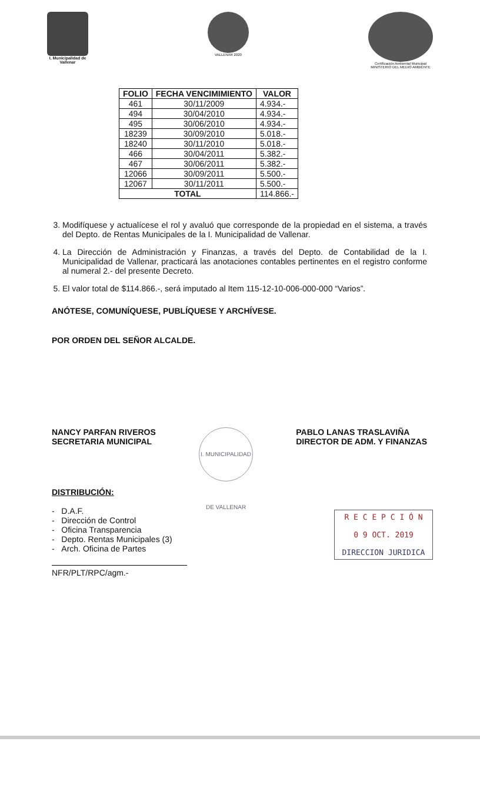I. Municipalidad de Vallenar
VALLENAR 2020 Certificación Ambiental Municipal
MINISTERIO DEL MEDIO AMBIENTE
| FOLIO | FECHA VENCIMIMIENTO | VALOR |
| --- | --- | --- |
| 461 | 30/11/2009 | 4.934.- |
| 494 | 30/04/2010 | 4.934.- |
| 495 | 30/06/2010 | 4.934.- |
| 18239 | 30/09/2010 | 5.018.- |
| 18240 | 30/11/2010 | 5.018.- |
| 466 | 30/04/2011 | 5.382.- |
| 467 | 30/06/2011 | 5.382.- |
| 12066 | 30/09/2011 | 5.500.- |
| 12067 | 30/11/2011 | 5.500.- |
| TOTAL | | 114.866.- |
3. Modifíquese y actualícese el rol y avaluó que corresponde de la propiedad en el sistema, a través del Depto. de Rentas Municipales de la I. Municipalidad de Vallenar.
4. La Dirección de Administración y Finanzas, a través del Depto. de Contabilidad de la I. Municipalidad de Vallenar, practicará las anotaciones contables pertinentes en el registro conforme al numeral 2.- del presente Decreto.
5. El valor total de $114.866.-, será imputado al Item 115-12-10-006-000-000 “Varios”.
ANÓTESE, COMUNÍQUESE, PUBLÍQUESE Y ARCHÍVESE.
POR ORDEN DEL SEÑOR ALCALDE.
NANCY PARFAN RIVEROS
SECRETARIA MUNICIPAL
I. MUNICIPALIDAD DE VALLENAR
PABLO LANAS TRASLAVIÑA
DIRECTOR DE ADM. Y FINANZAS
DISTRIBUCIÓN:
- D.A.F.
- Dirección de Control
- Oficina Transparencia
- Depto. Rentas Municipales (3)
- Arch. Oficina de Partes
NFR/PLT/RPC/agm.-
R E C E P C I Ó N
0 9 OCT. 2019
DIRECCION JURIDICA